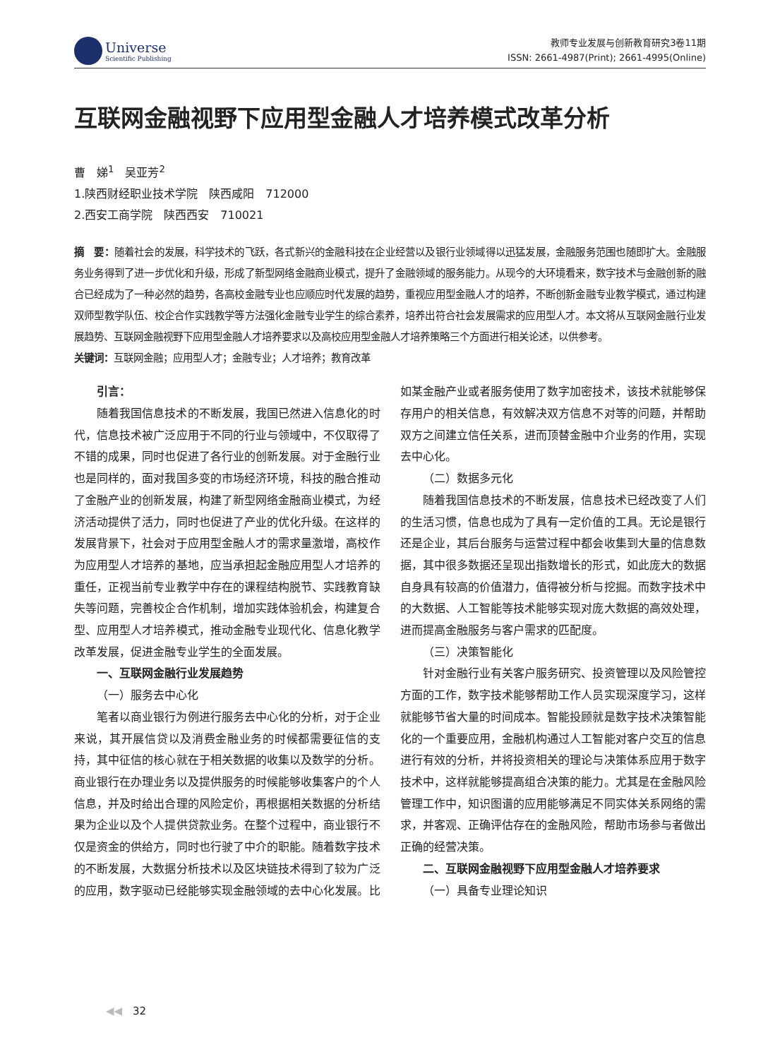Universe
Scientific Publishing
教师专业发展与创新教育研究3卷11期
ISSN: 2661-4987(Print); 2661-4995(Online)
互联网金融视野下应用型金融人才培养模式改革分析
曹　娣<sup>1</sup>　吴亚芳<sup>2</sup>
1.陕西财经职业技术学院　陕西咸阳　712000
2.西安工商学院　陕西西安　710021
摘　要：随着社会的发展，科学技术的飞跃，各式新兴的金融科技在企业经营以及银行业领域得以迅猛发展，金融服务范围也随即扩大。金融服务业务得到了进一步优化和升级，形成了新型网络金融商业模式，提升了金融领域的服务能力。从现今的大环境看来，数字技术与金融创新的融合已经成为了一种必然的趋势，各高校金融专业也应顺应时代发展的趋势，重视应用型金融人才的培养，不断创新金融专业教学模式，通过构建双师型教学队伍、校企合作实践教学等方法强化金融专业学生的综合素养，培养出符合社会发展需求的应用型人才。本文将从互联网金融行业发展趋势、互联网金融视野下应用型金融人才培养要求以及高校应用型金融人才培养策略三个方面进行相关论述，以供参考。
关键词：互联网金融；应用型人才；金融专业；人才培养；教育改革
引言：
随着我国信息技术的不断发展，我国已然进入信息化的时代，信息技术被广泛应用于不同的行业与领域中，不仅取得了不错的成果，同时也促进了各行业的创新发展。对于金融行业也是同样的，面对我国多变的市场经济环境，科技的融合推动了金融产业的创新发展，构建了新型网络金融商业模式，为经济活动提供了活力，同时也促进了产业的优化升级。在这样的发展背景下，社会对于应用型金融人才的需求量激增，高校作为应用型人才培养的基地，应当承担起金融应用型人才培养的重任，正视当前专业教学中存在的课程结构脱节、实践教育缺失等问题，完善校企合作机制，增加实践体验机会，构建复合型、应用型人才培养模式，推动金融专业现代化、信息化教学改革发展，促进金融专业学生的全面发展。
一、互联网金融行业发展趋势
（一）服务去中心化
笔者以商业银行为例进行服务去中心化的分析，对于企业来说，其开展信贷以及消费金融业务的时候都需要征信的支持，其中征信的核心就在于相关数据的收集以及数学的分析。商业银行在办理业务以及提供服务的时候能够收集客户的个人信息，并及时给出合理的风险定价，再根据相关数据的分析结果为企业以及个人提供贷款业务。在整个过程中，商业银行不仅是资金的供给方，同时也行驶了中介的职能。随着数字技术的不断发展，大数据分析技术以及区块链技术得到了较为广泛的应用，数字驱动已经能够实现金融领域的去中心化发展。比如某金融产业或者服务使用了数字加密技术，该技术就能够保存用户的相关信息，有效解决双方信息不对等的问题，并帮助双方之间建立信任关系，进而顶替金融中介业务的作用，实现去中心化。
（二）数据多元化
随着我国信息技术的不断发展，信息技术已经改变了人们的生活习惯，信息也成为了具有一定价值的工具。无论是银行还是企业，其后台服务与运营过程中都会收集到大量的信息数据，其中很多数据还呈现出指数增长的形式，如此庞大的数据自身具有较高的价值潜力，值得被分析与挖掘。而数字技术中的大数据、人工智能等技术能够实现对庞大数据的高效处理，进而提高金融服务与客户需求的匹配度。
（三）决策智能化
针对金融行业有关客户服务研究、投资管理以及风险管控方面的工作，数字技术能够帮助工作人员实现深度学习，这样就能够节省大量的时间成本。智能投顾就是数字技术决策智能化的一个重要应用，金融机构通过人工智能对客户交互的信息进行有效的分析，并将投资相关的理论与决策体系应用于数字技术中，这样就能够提高组合决策的能力。尤其是在金融风险管理工作中，知识图谱的应用能够满足不同实体关系网络的需求，并客观、正确评估存在的金融风险，帮助市场参与者做出正确的经营决策。
二、互联网金融视野下应用型金融人才培养要求
（一）具备专业理论知识
◀◀　32